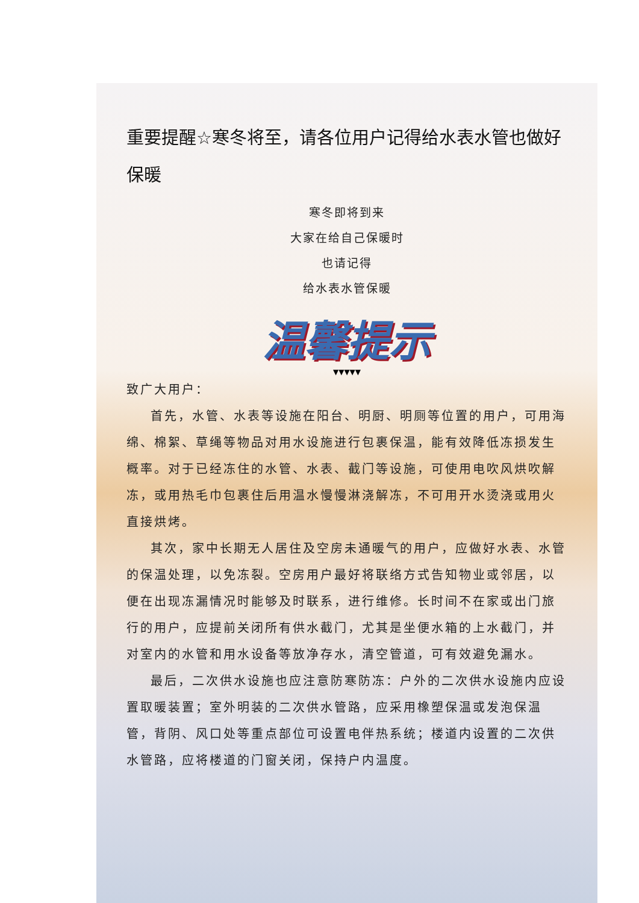重要提醒☆寒冬将至，请各位用户记得给水表水管也做好保暖
寒冬即将到来
大家在给自己保暖时
也请记得
给水表水管保暖
温馨提示
▼▼▼▼▼
致广大用户：
首先，水管、水表等设施在阳台、明厨、明厕等位置的用户，可用海绵、棉絮、草绳等物品对用水设施进行包裹保温，能有效降低冻损发生概率。对于已经冻住的水管、水表、截门等设施，可使用电吹风烘吹解冻，或用热毛巾包裹住后用温水慢慢淋浇解冻，不可用开水烫浇或用火直接烘烤。
其次，家中长期无人居住及空房未通暖气的用户，应做好水表、水管的保温处理，以免冻裂。空房用户最好将联络方式告知物业或邻居，以便在出现冻漏情况时能够及时联系，进行维修。长时间不在家或出门旅行的用户，应提前关闭所有供水截门，尤其是坐便水箱的上水截门，并对室内的水管和用水设备等放净存水，清空管道，可有效避免漏水。
最后，二次供水设施也应注意防寒防冻：户外的二次供水设施内应设置取暖装置；室外明装的二次供水管路，应采用橡塑保温或发泡保温管，背阴、风口处等重点部位可设置电伴热系统；楼道内设置的二次供水管路，应将楼道的门窗关闭，保持户内温度。